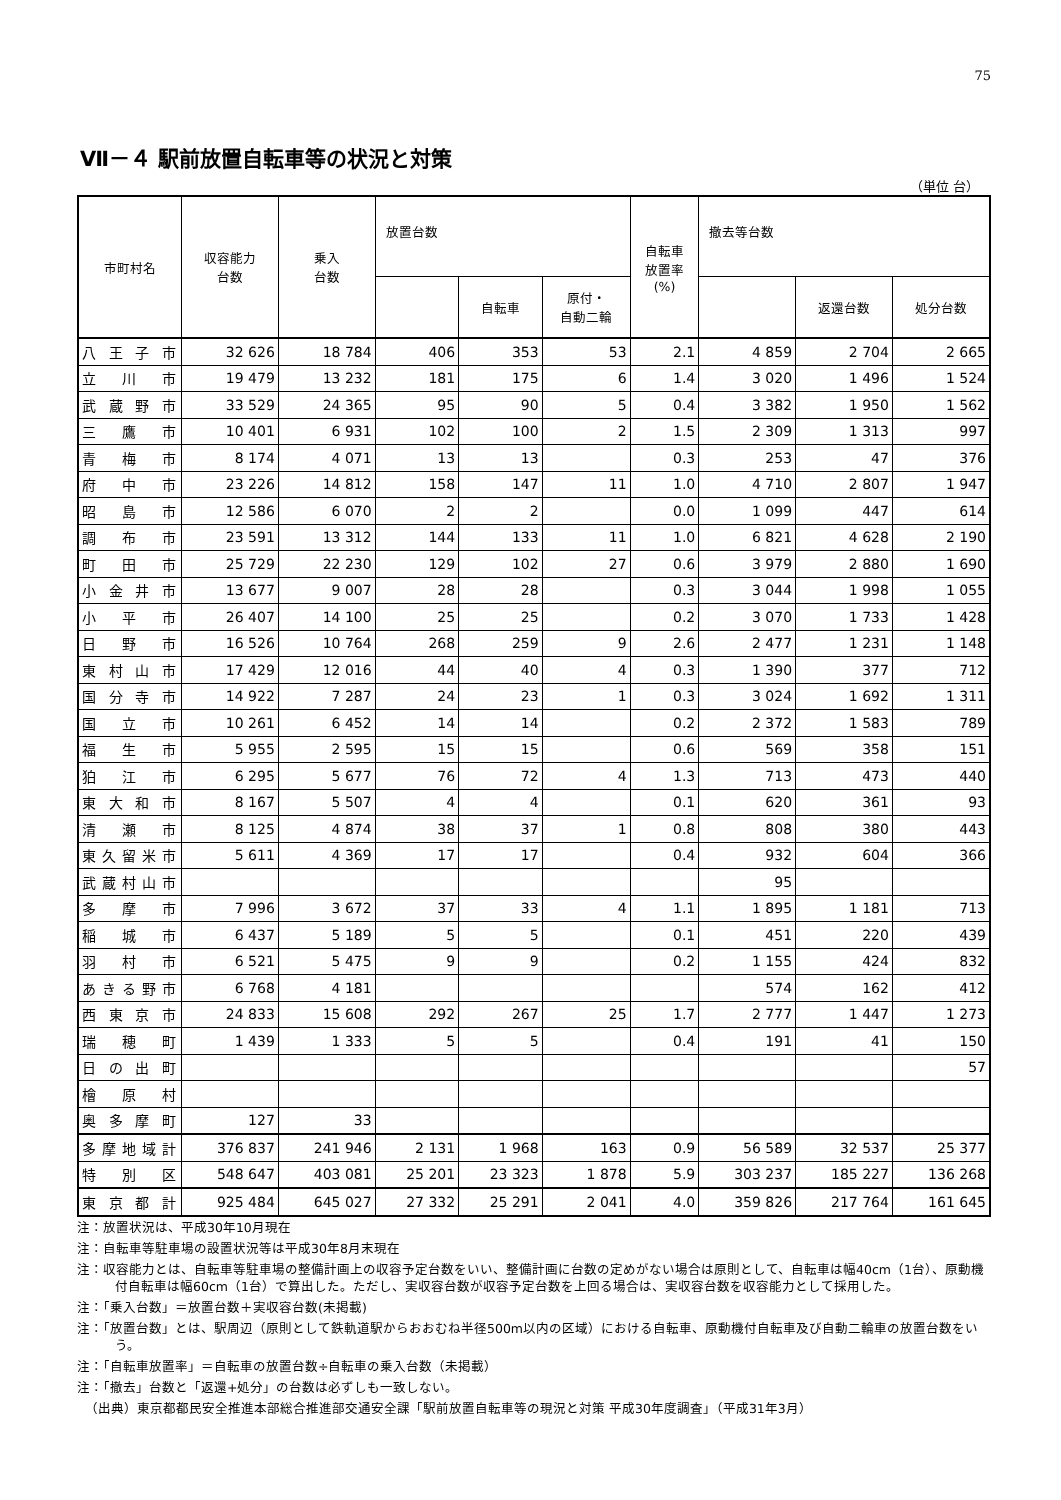75
Ⅶ－４ 駅前放置自転車等の状況と対策
（単位 台）
| 市町村名 | 収容能力 台数 | 乗入 台数 | 放置台数 | | | 自転車 放置率 (%) | 撤去等台数 | | |
| --- | --- | --- | --- | --- | --- | --- | --- | --- | --- |
| | | | | 自転車 | 原付・ 自動二輪 | | | 返還台数 | 処分台数 |
| 八王子市 | 32 626 | 18 784 | 406 | 353 | 53 | 2.1 | 4 859 | 2 704 | 2 665 |
| 立川市 | 19 479 | 13 232 | 181 | 175 | 6 | 1.4 | 3 020 | 1 496 | 1 524 |
| 武蔵野市 | 33 529 | 24 365 | 95 | 90 | 5 | 0.4 | 3 382 | 1 950 | 1 562 |
| 三鷹市 | 10 401 | 6 931 | 102 | 100 | 2 | 1.5 | 2 309 | 1 313 | 997 |
| 青梅市 | 8 174 | 4 071 | 13 | 13 | | 0.3 | 253 | 47 | 376 |
| 府中市 | 23 226 | 14 812 | 158 | 147 | 11 | 1.0 | 4 710 | 2 807 | 1 947 |
| 昭島市 | 12 586 | 6 070 | 2 | 2 | | 0.0 | 1 099 | 447 | 614 |
| 調布市 | 23 591 | 13 312 | 144 | 133 | 11 | 1.0 | 6 821 | 4 628 | 2 190 |
| 町田市 | 25 729 | 22 230 | 129 | 102 | 27 | 0.6 | 3 979 | 2 880 | 1 690 |
| 小金井市 | 13 677 | 9 007 | 28 | 28 | | 0.3 | 3 044 | 1 998 | 1 055 |
| 小平市 | 26 407 | 14 100 | 25 | 25 | | 0.2 | 3 070 | 1 733 | 1 428 |
| 日野市 | 16 526 | 10 764 | 268 | 259 | 9 | 2.6 | 2 477 | 1 231 | 1 148 |
| 東村山市 | 17 429 | 12 016 | 44 | 40 | 4 | 0.3 | 1 390 | 377 | 712 |
| 国分寺市 | 14 922 | 7 287 | 24 | 23 | 1 | 0.3 | 3 024 | 1 692 | 1 311 |
| 国立市 | 10 261 | 6 452 | 14 | 14 | | 0.2 | 2 372 | 1 583 | 789 |
| 福生市 | 5 955 | 2 595 | 15 | 15 | | 0.6 | 569 | 358 | 151 |
| 狛江市 | 6 295 | 5 677 | 76 | 72 | 4 | 1.3 | 713 | 473 | 440 |
| 東大和市 | 8 167 | 5 507 | 4 | 4 | | 0.1 | 620 | 361 | 93 |
| 清瀬市 | 8 125 | 4 874 | 38 | 37 | 1 | 0.8 | 808 | 380 | 443 |
| 東久留米市 | 5 611 | 4 369 | 17 | 17 | | 0.4 | 932 | 604 | 366 |
| 武蔵村山市 | | | | | | | 95 | | |
| 多摩市 | 7 996 | 3 672 | 37 | 33 | 4 | 1.1 | 1 895 | 1 181 | 713 |
| 稲城市 | 6 437 | 5 189 | 5 | 5 | | 0.1 | 451 | 220 | 439 |
| 羽村市 | 6 521 | 5 475 | 9 | 9 | | 0.2 | 1 155 | 424 | 832 |
| あきる野市 | 6 768 | 4 181 | | | | | 574 | 162 | 412 |
| 西東京市 | 24 833 | 15 608 | 292 | 267 | 25 | 1.7 | 2 777 | 1 447 | 1 273 |
| 瑞穂町 | 1 439 | 1 333 | 5 | 5 | | 0.4 | 191 | 41 | 150 |
| 日の出町 | | | | | | | | | 57 |
| 檜原村 | | | | | | | | | |
| 奥多摩町 | 127 | 33 | | | | | | | |
| 多摩地域計 | 376 837 | 241 946 | 2 131 | 1 968 | 163 | 0.9 | 56 589 | 32 537 | 25 377 |
| 特別区 | 548 647 | 403 081 | 25 201 | 23 323 | 1 878 | 5.9 | 303 237 | 185 227 | 136 268 |
| 東京都計 | 925 484 | 645 027 | 27 332 | 25 291 | 2 041 | 4.0 | 359 826 | 217 764 | 161 645 |
注：放置状況は、平成30年10月現在
注：自転車等駐車場の設置状況等は平成30年8月末現在
注：収容能力とは、自転車等駐車場の整備計画上の収容予定台数をいい、整備計画に台数の定めがない場合は原則として、自転車は幅40cm（1台）、原動機付自転車は幅60cm（1台）で算出した。ただし、実収容台数が収容予定台数を上回る場合は、実収容台数を収容能力として採用した。
注：「乗入台数」＝放置台数＋実収容台数(未掲載)
注：「放置台数」とは、駅周辺（原則として鉄軌道駅からおおむね半径500m以内の区域）における自転車、原動機付自転車及び自動二輪車の放置台数をいう。
注：「自転車放置率」＝自転車の放置台数÷自転車の乗入台数（未掲載）
注：「撤去」台数と「返還+処分」の台数は必ずしも一致しない。
（出典）東京都都民安全推進本部総合推進部交通安全課「駅前放置自転車等の現況と対策 平成30年度調査」（平成31年3月）